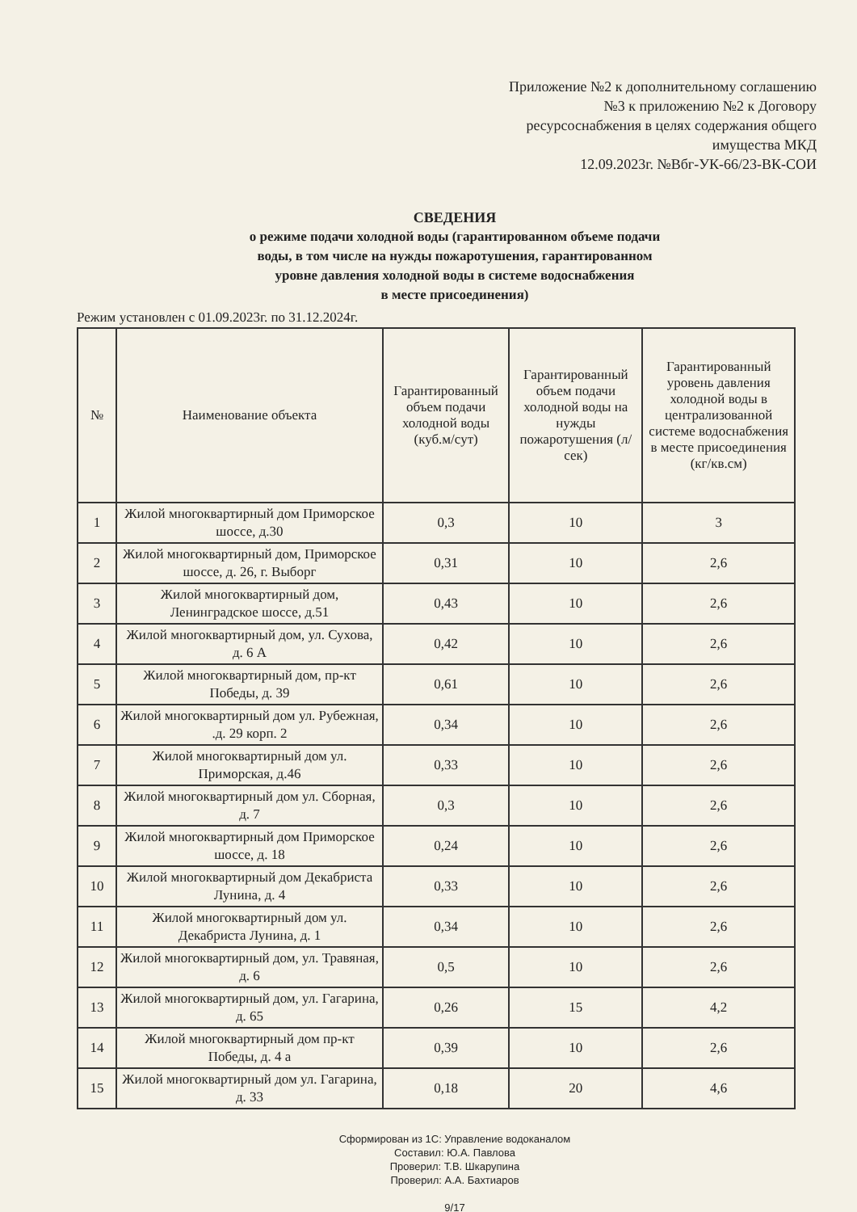Приложение №2 к дополнительному соглашению
№3 к приложению №2 к Договору
ресурсоснабжения в целях содержания общего
имущества МКД
12.09.2023г. №Вбг-УК-66/23-ВК-СОИ
СВЕДЕНИЯ
о режиме подачи холодной воды (гарантированном объеме подачи
воды, в том числе на нужды пожаротушения, гарантированном
уровне давления холодной воды в системе водоснабжения
в месте присоединения)
Режим установлен с 01.09.2023г. по 31.12.2024г.
| № | Наименование объекта | Гарантированный объем подачи холодной воды (куб.м/сут) | Гарантированный объем подачи холодной воды на нужды пожаротушения (л/сек) | Гарантированный уровень давления холодной воды в централизованной системе водоснабжения в месте присоединения (кг/кв.см) |
| --- | --- | --- | --- | --- |
| 1 | Жилой многоквартирный дом Приморское шоссе, д.30 | 0,3 | 10 | 3 |
| 2 | Жилой многоквартирный дом, Приморское шоссе, д. 26, г. Выборг | 0,31 | 10 | 2,6 |
| 3 | Жилой многоквартирный дом, Ленинградское шоссе, д.51 | 0,43 | 10 | 2,6 |
| 4 | Жилой многоквартирный дом, ул. Сухова, д. 6 А | 0,42 | 10 | 2,6 |
| 5 | Жилой многоквартирный дом, пр-кт Победы, д. 39 | 0,61 | 10 | 2,6 |
| 6 | Жилой многоквартирный дом ул. Рубежная, .д. 29 корп. 2 | 0,34 | 10 | 2,6 |
| 7 | Жилой многоквартирный дом ул. Приморская, д.46 | 0,33 | 10 | 2,6 |
| 8 | Жилой многоквартирный дом ул. Сборная, д. 7 | 0,3 | 10 | 2,6 |
| 9 | Жилой многоквартирный дом Приморское шоссе, д. 18 | 0,24 | 10 | 2,6 |
| 10 | Жилой многоквартирный дом Декабриста Лунина, д. 4 | 0,33 | 10 | 2,6 |
| 11 | Жилой многоквартирный дом ул. Декабриста Лунина, д. 1 | 0,34 | 10 | 2,6 |
| 12 | Жилой многоквартирный дом, ул. Травяная, д. 6 | 0,5 | 10 | 2,6 |
| 13 | Жилой многоквартирный дом, ул. Гагарина, д. 65 | 0,26 | 15 | 4,2 |
| 14 | Жилой многоквартирный дом пр-кт Победы, д. 4 а | 0,39 | 10 | 2,6 |
| 15 | Жилой многоквартирный дом ул. Гагарина, д. 33 | 0,18 | 20 | 4,6 |
Сформирован из 1С: Управление водоканалом
Составил: Ю.А. Павлова
Проверил: Т.В. Шкарупина
Проверил: А.А. Бахтиаров
9/17